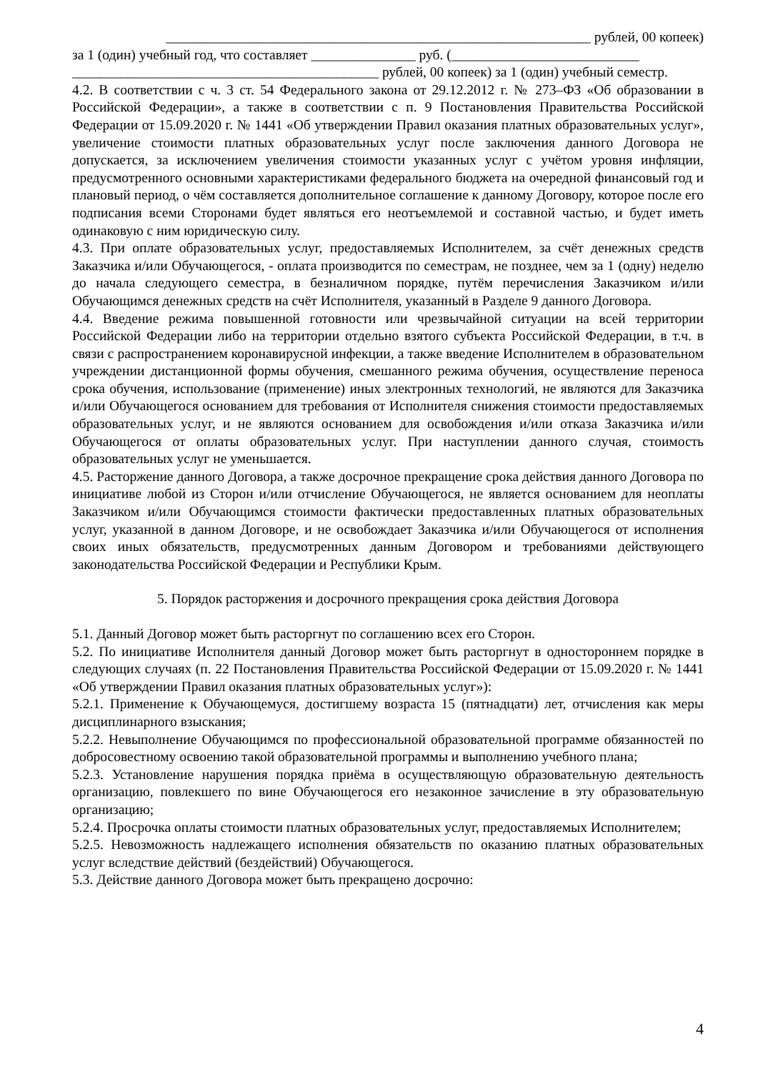_____________________________________________________________ рублей, 00 копеек)
за 1 (один) учебный год, что составляет _______________ руб. (___________________________
____________________________________________ рублей, 00 копеек) за 1 (один) учебный семестр.
4.2. В соответствии с ч. 3 ст. 54 Федерального закона от 29.12.2012 г. № 273–ФЗ «Об образовании в Российской Федерации», а также в соответствии с п. 9 Постановления Правительства Российской Федерации от 15.09.2020 г. № 1441 «Об утверждении Правил оказания платных образовательных услуг», увеличение стоимости платных образовательных услуг после заключения данного Договора не допускается, за исключением увеличения стоимости указанных услуг с учётом уровня инфляции, предусмотренного основными характеристиками федерального бюджета на очередной финансовый год и плановый период, о чём составляется дополнительное соглашение к данному Договору, которое после его подписания всеми Сторонами будет являться его неотъемлемой и составной частью, и будет иметь одинаковую с ним юридическую силу.
4.3. При оплате образовательных услуг, предоставляемых Исполнителем, за счёт денежных средств Заказчика и/или Обучающегося, - оплата производится по семестрам, не позднее, чем за 1 (одну) неделю до начала следующего семестра, в безналичном порядке, путём перечисления Заказчиком и/или Обучающимся денежных средств на счёт Исполнителя, указанный в Разделе 9 данного Договора.
4.4. Введение режима повышенной готовности или чрезвычайной ситуации на всей территории Российской Федерации либо на территории отдельно взятого субъекта Российской Федерации, в т.ч. в связи с распространением коронавирусной инфекции, а также введение Исполнителем в образовательном учреждении дистанционной формы обучения, смешанного режима обучения, осуществление переноса срока обучения, использование (применение) иных электронных технологий, не являются для Заказчика и/или Обучающегося основанием для требования от Исполнителя снижения стоимости предоставляемых образовательных услуг, и не являются основанием для освобождения и/или отказа Заказчика и/или Обучающегося от оплаты образовательных услуг. При наступлении данного случая, стоимость образовательных услуг не уменьшается.
4.5. Расторжение данного Договора, а также досрочное прекращение срока действия данного Договора по инициативе любой из Сторон и/или отчисление Обучающегося, не является основанием для неоплаты Заказчиком и/или Обучающимся стоимости фактически предоставленных платных образовательных услуг, указанной в данном Договоре, и не освобождает Заказчика и/или Обучающегося от исполнения своих иных обязательств, предусмотренных данным Договором и требованиями действующего законодательства Российской Федерации и Республики Крым.
5. Порядок расторжения и досрочного прекращения срока действия Договора
5.1. Данный Договор может быть расторгнут по соглашению всех его Сторон.
5.2. По инициативе Исполнителя данный Договор может быть расторгнут в одностороннем порядке в следующих случаях (п. 22 Постановления Правительства Российской Федерации от 15.09.2020 г. № 1441 «Об утверждении Правил оказания платных образовательных услуг»):
5.2.1. Применение к Обучающемуся, достигшему возраста 15 (пятнадцати) лет, отчисления как меры дисциплинарного взыскания;
5.2.2. Невыполнение Обучающимся по профессиональной образовательной программе обязанностей по добросовестному освоению такой образовательной программы и выполнению учебного плана;
5.2.3. Установление нарушения порядка приёма в осуществляющую образовательную деятельность организацию, повлекшего по вине Обучающегося его незаконное зачисление в эту образовательную организацию;
5.2.4. Просрочка оплаты стоимости платных образовательных услуг, предоставляемых Исполнителем;
5.2.5. Невозможность надлежащего исполнения обязательств по оказанию платных образовательных услуг вследствие действий (бездействий) Обучающегося.
5.3. Действие данного Договора может быть прекращено досрочно:
4